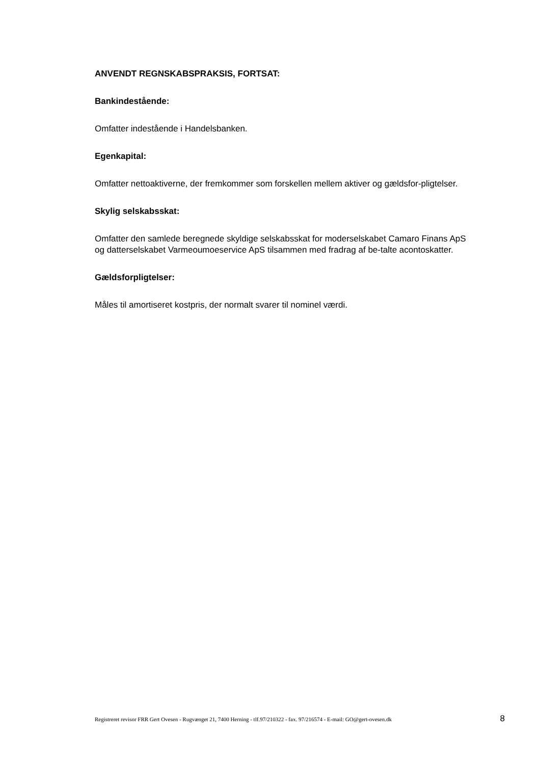ANVENDT REGNSKABSPRAKSIS, FORTSAT:
Bankindestående:
Omfatter indestående i Handelsbanken.
Egenkapital:
Omfatter nettoaktiverne, der fremkommer som forskellen mellem aktiver og gældsfor-pligtelser.
Skylig selskabsskat:
Omfatter den samlede beregnede skyldige selskabsskat for moderselskabet Camaro Finans ApS og datterselskabet Varmeoumoeservice ApS tilsammen med fradrag af be-talte acontoskatter.
Gældsforpligtelser:
Måles til amortiseret kostpris, der normalt svarer til nominel værdi.
Registreret revisor FRR Gert Ovesen - Rugvænget 21, 7400 Herning - tlf.97/210322 - fax. 97/216574 - E-mail: GO@gert-ovesen.dk 8